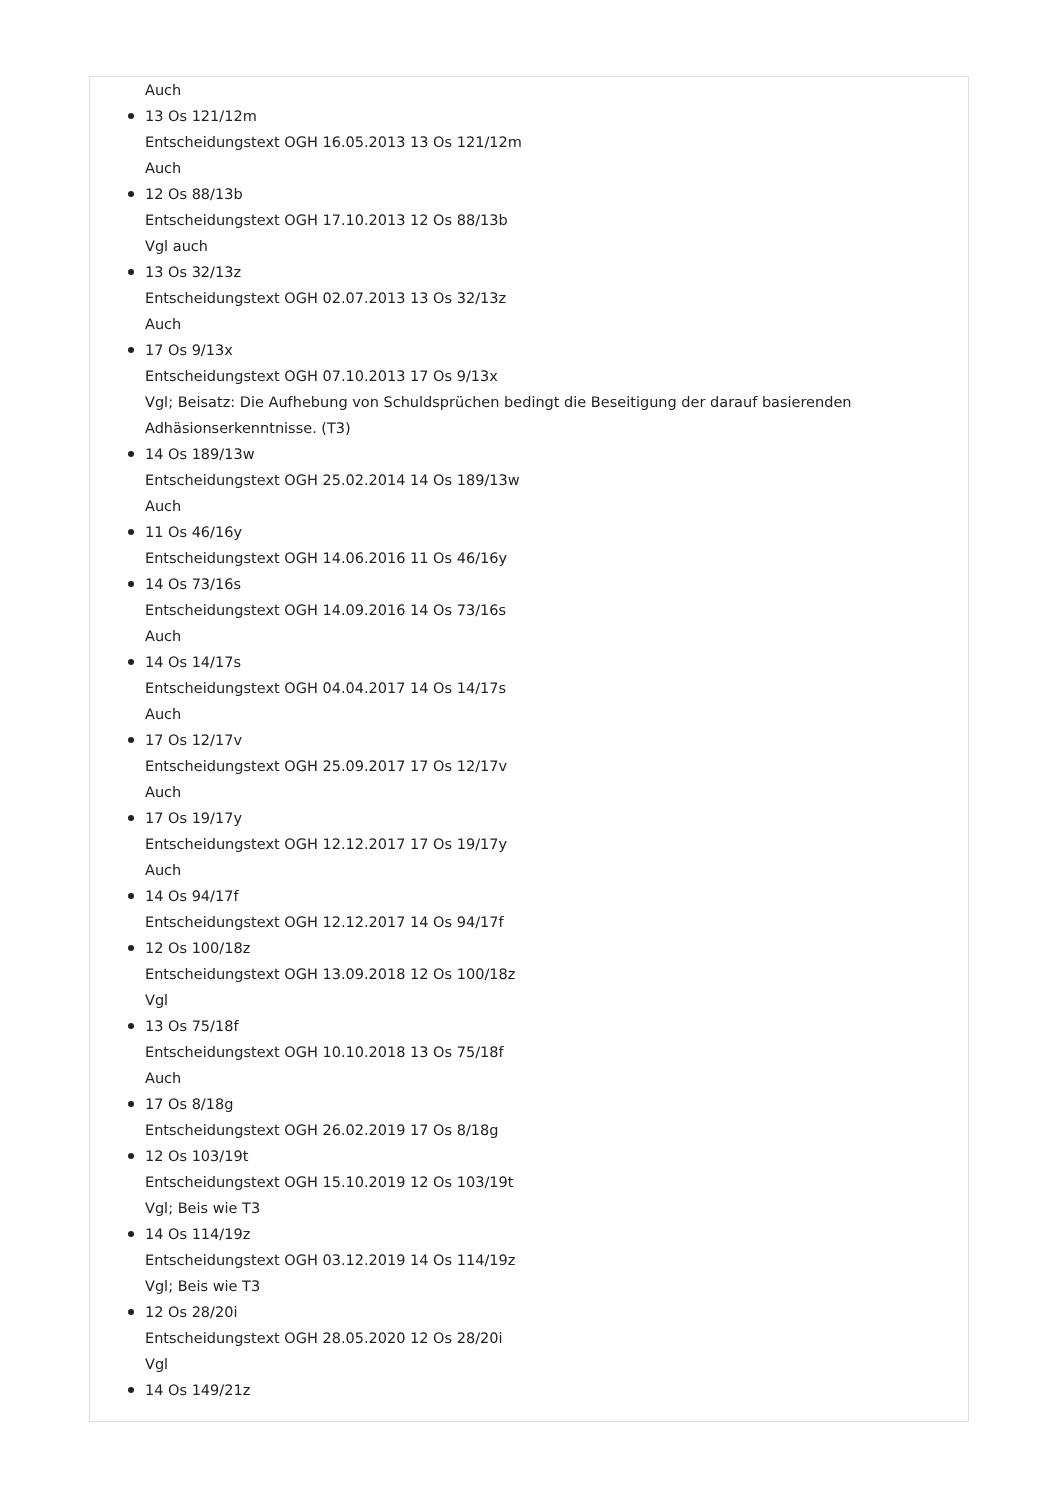Auch
13 Os 121/12m
Entscheidungstext OGH 16.05.2013 13 Os 121/12m
Auch
12 Os 88/13b
Entscheidungstext OGH 17.10.2013 12 Os 88/13b
Vgl auch
13 Os 32/13z
Entscheidungstext OGH 02.07.2013 13 Os 32/13z
Auch
17 Os 9/13x
Entscheidungstext OGH 07.10.2013 17 Os 9/13x
Vgl; Beisatz: Die Aufhebung von Schuldsprüchen bedingt die Beseitigung der darauf basierenden Adhäsionserkenntnisse. (T3)
14 Os 189/13w
Entscheidungstext OGH 25.02.2014 14 Os 189/13w
Auch
11 Os 46/16y
Entscheidungstext OGH 14.06.2016 11 Os 46/16y
14 Os 73/16s
Entscheidungstext OGH 14.09.2016 14 Os 73/16s
Auch
14 Os 14/17s
Entscheidungstext OGH 04.04.2017 14 Os 14/17s
Auch
17 Os 12/17v
Entscheidungstext OGH 25.09.2017 17 Os 12/17v
Auch
17 Os 19/17y
Entscheidungstext OGH 12.12.2017 17 Os 19/17y
Auch
14 Os 94/17f
Entscheidungstext OGH 12.12.2017 14 Os 94/17f
12 Os 100/18z
Entscheidungstext OGH 13.09.2018 12 Os 100/18z
Vgl
13 Os 75/18f
Entscheidungstext OGH 10.10.2018 13 Os 75/18f
Auch
17 Os 8/18g
Entscheidungstext OGH 26.02.2019 17 Os 8/18g
12 Os 103/19t
Entscheidungstext OGH 15.10.2019 12 Os 103/19t
Vgl; Beis wie T3
14 Os 114/19z
Entscheidungstext OGH 03.12.2019 14 Os 114/19z
Vgl; Beis wie T3
12 Os 28/20i
Entscheidungstext OGH 28.05.2020 12 Os 28/20i
Vgl
14 Os 149/21z